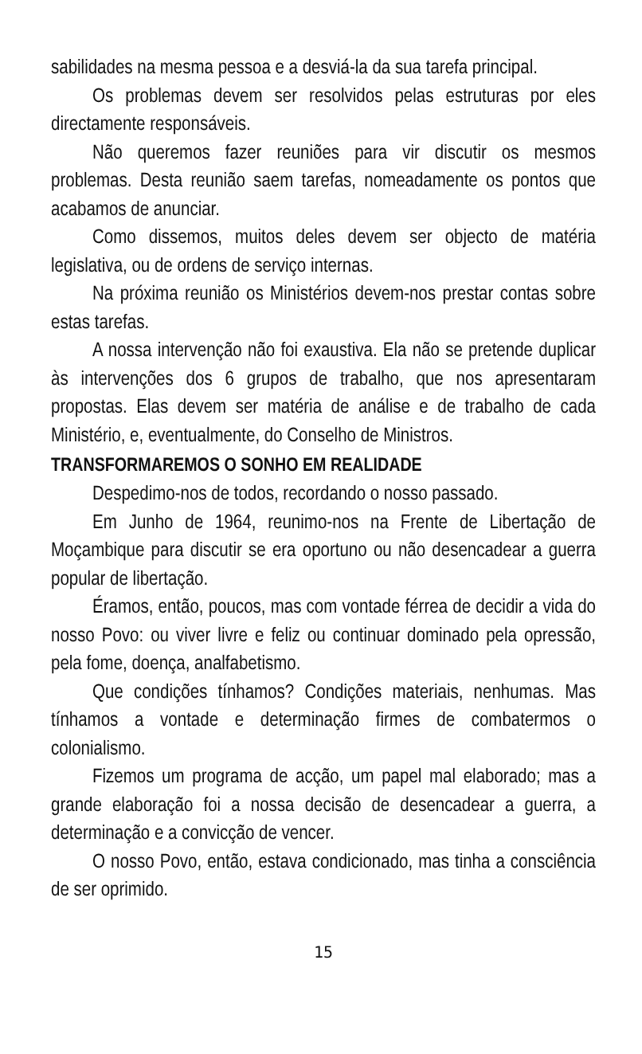sabilidades na mesma pessoa e a desviá-la da sua tarefa principal.
Os problemas devem ser resolvidos pelas estruturas por eles directamente responsáveis.
Não queremos fazer reuniões para vir discutir os mesmos problemas. Desta reunião saem tarefas, nomeadamente os pontos que acabamos de anunciar.
Como dissemos, muitos deles devem ser objecto de matéria legislativa, ou de ordens de serviço internas.
Na próxima reunião os Ministérios devem-nos prestar contas sobre estas tarefas.
A nossa intervenção não foi exaustiva. Ela não se pretende duplicar às intervenções dos 6 grupos de trabalho, que nos apresentaram propostas. Elas devem ser matéria de análise e de trabalho de cada Ministério, e, eventualmente, do Conselho de Ministros.
TRANSFORMAREMOS O SONHO EM REALIDADE
Despedimo-nos de todos, recordando o nosso passado.
Em Junho de 1964, reunimo-nos na Frente de Libertação de Moçambique para discutir se era oportuno ou não desencadear a guerra popular de libertação.
Éramos, então, poucos, mas com vontade férrea de decidir a vida do nosso Povo: ou viver livre e feliz ou continuar dominado pela opressão, pela fome, doença, analfabetismo.
Que condições tínhamos? Condições materiais, nenhumas. Mas tínhamos a vontade e determinação firmes de combatermos o colonialismo.
Fizemos um programa de acção, um papel mal elaborado; mas a grande elaboração foi a nossa decisão de desencadear a guerra, a determinação e a convicção de vencer.
O nosso Povo, então, estava condicionado, mas tinha a consciência de ser oprimido.
15